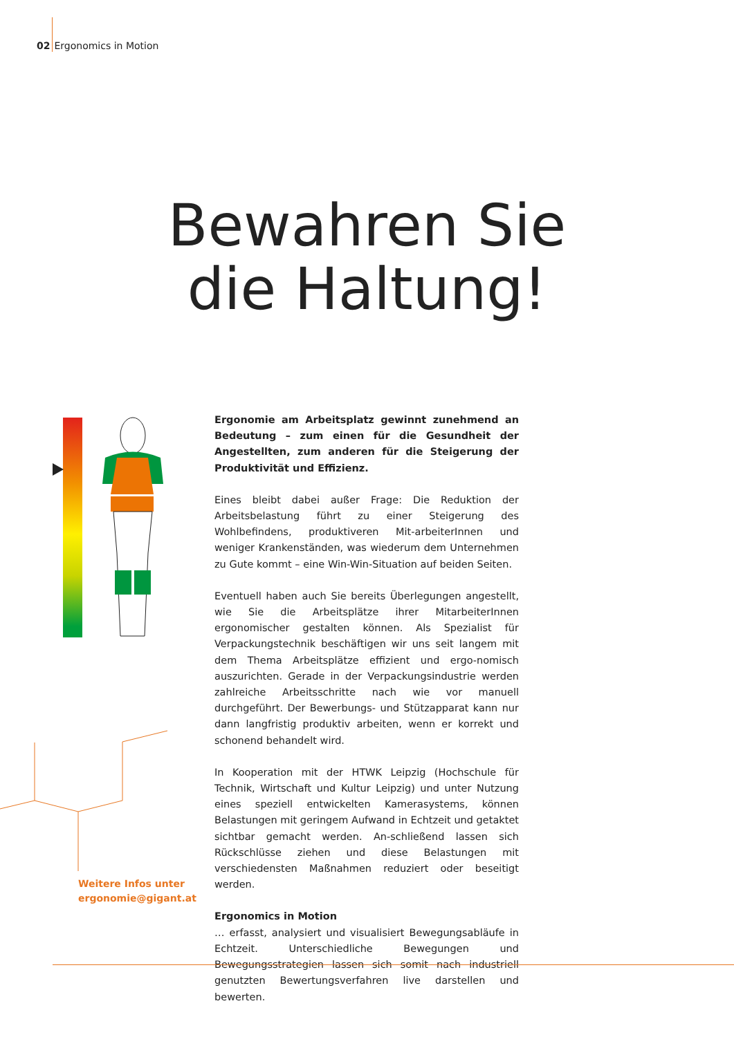02 Ergonomics in Motion
Bewahren Sie
die Haltung!
Ergonomie am Arbeitsplatz gewinnt zunehmend an Bedeutung – zum einen für die Gesundheit der Angestellten, zum anderen für die Steigerung der Produktivität und Effizienz.
Eines bleibt dabei außer Frage: Die Reduktion der Arbeitsbelastung führt zu einer Steigerung des Wohlbefindens, produktiveren Mit-arbeiterInnen und weniger Krankenständen, was wiederum dem Unternehmen zu Gute kommt – eine Win-Win-Situation auf beiden Seiten.
Eventuell haben auch Sie bereits Überlegungen angestellt, wie Sie die Arbeitsplätze ihrer MitarbeiterInnen ergonomischer gestalten können. Als Spezialist für Verpackungstechnik beschäftigen wir uns seit langem mit dem Thema Arbeitsplätze effizient und ergo-nomisch auszurichten. Gerade in der Verpackungsindustrie werden zahlreiche Arbeitsschritte nach wie vor manuell durchgeführt. Der Bewerbungs- und Stützapparat kann nur dann langfristig produktiv arbeiten, wenn er korrekt und schonend behandelt wird.
In Kooperation mit der HTWK Leipzig (Hochschule für Technik, Wirtschaft und Kultur Leipzig) und unter Nutzung eines speziell entwickelten Kamerasystems, können Belastungen mit geringem Aufwand in Echtzeit und getaktet sichtbar gemacht werden. An-schließend lassen sich Rückschlüsse ziehen und diese Belastungen mit verschiedensten Maßnahmen reduziert oder beseitigt werden.
Ergonomics in Motion
… erfasst, analysiert und visualisiert Bewegungsabläufe in Echtzeit. Unterschiedliche Bewegungen und Bewegungsstrategien lassen sich somit nach industriell genutzten Bewertungsverfahren live darstellen und bewerten.
Weitere Infos unter
ergonomie@gigant.at